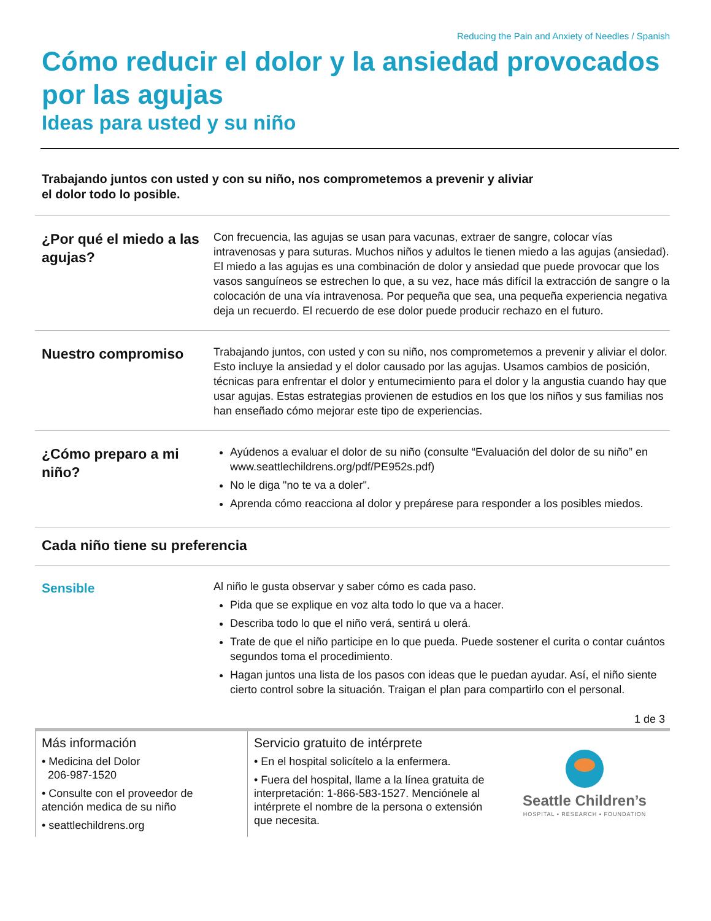Reducing the Pain and Anxiety of Needles / Spanish
Cómo reducir el dolor y la ansiedad provocados por las agujas
Ideas para usted y su niño
Trabajando juntos con usted y con su niño, nos comprometemos a prevenir y aliviar
el dolor todo lo posible.
¿Por qué el miedo a las agujas?
Con frecuencia, las agujas se usan para vacunas, extraer de sangre, colocar vías intravenosas y para suturas. Muchos niños y adultos le tienen miedo a las agujas (ansiedad). El miedo a las agujas es una combinación de dolor y ansiedad que puede provocar que los vasos sanguíneos se estrechen lo que, a su vez, hace más difícil la extracción de sangre o la colocación de una vía intravenosa. Por pequeña que sea, una pequeña experiencia negativa deja un recuerdo. El recuerdo de ese dolor puede producir rechazo en el futuro.
Nuestro compromiso
Trabajando juntos, con usted y con su niño, nos comprometemos a prevenir y aliviar el dolor. Esto incluye la ansiedad y el dolor causado por las agujas. Usamos cambios de posición, técnicas para enfrentar el dolor y entumecimiento para el dolor y la angustia cuando hay que usar agujas. Estas estrategias provienen de estudios en los que los niños y sus familias nos han enseñado cómo mejorar este tipo de experiencias.
¿Cómo preparo a mi niño?
Ayúdenos a evaluar el dolor de su niño (consulte “Evaluación del dolor de su niño” en www.seattlechildrens.org/pdf/PE952s.pdf)
No le diga "no te va a doler".
Aprenda cómo reacciona al dolor y prepárese para responder a los posibles miedos.
Cada niño tiene su preferencia
Sensible
Al niño le gusta observar y saber cómo es cada paso.
Pida que se explique en voz alta todo lo que va a hacer.
Describa todo lo que el niño verá, sentirá u olerá.
Trate de que el niño participe en lo que pueda. Puede sostener el curita o contar cuántos segundos toma el procedimiento.
Hagan juntos una lista de los pasos con ideas que le puedan ayudar. Así, el niño siente cierto control sobre la situación. Traigan el plan para compartirlo con el personal.
1 de 3
Más información
• Medicina del Dolor
206-987-1520
• Consulte con el proveedor de atención medica de su niño
• seattlechildrens.org
Servicio gratuito de intérprete
• En el hospital solicítelo a la enfermera.
• Fuera del hospital, llame a la línea gratuita de interpretación: 1-866-583-1527. Menciónele al intérprete el nombre de la persona o extensión que necesita.
Seattle Children’s
HOSPITAL • RESEARCH • FOUNDATION